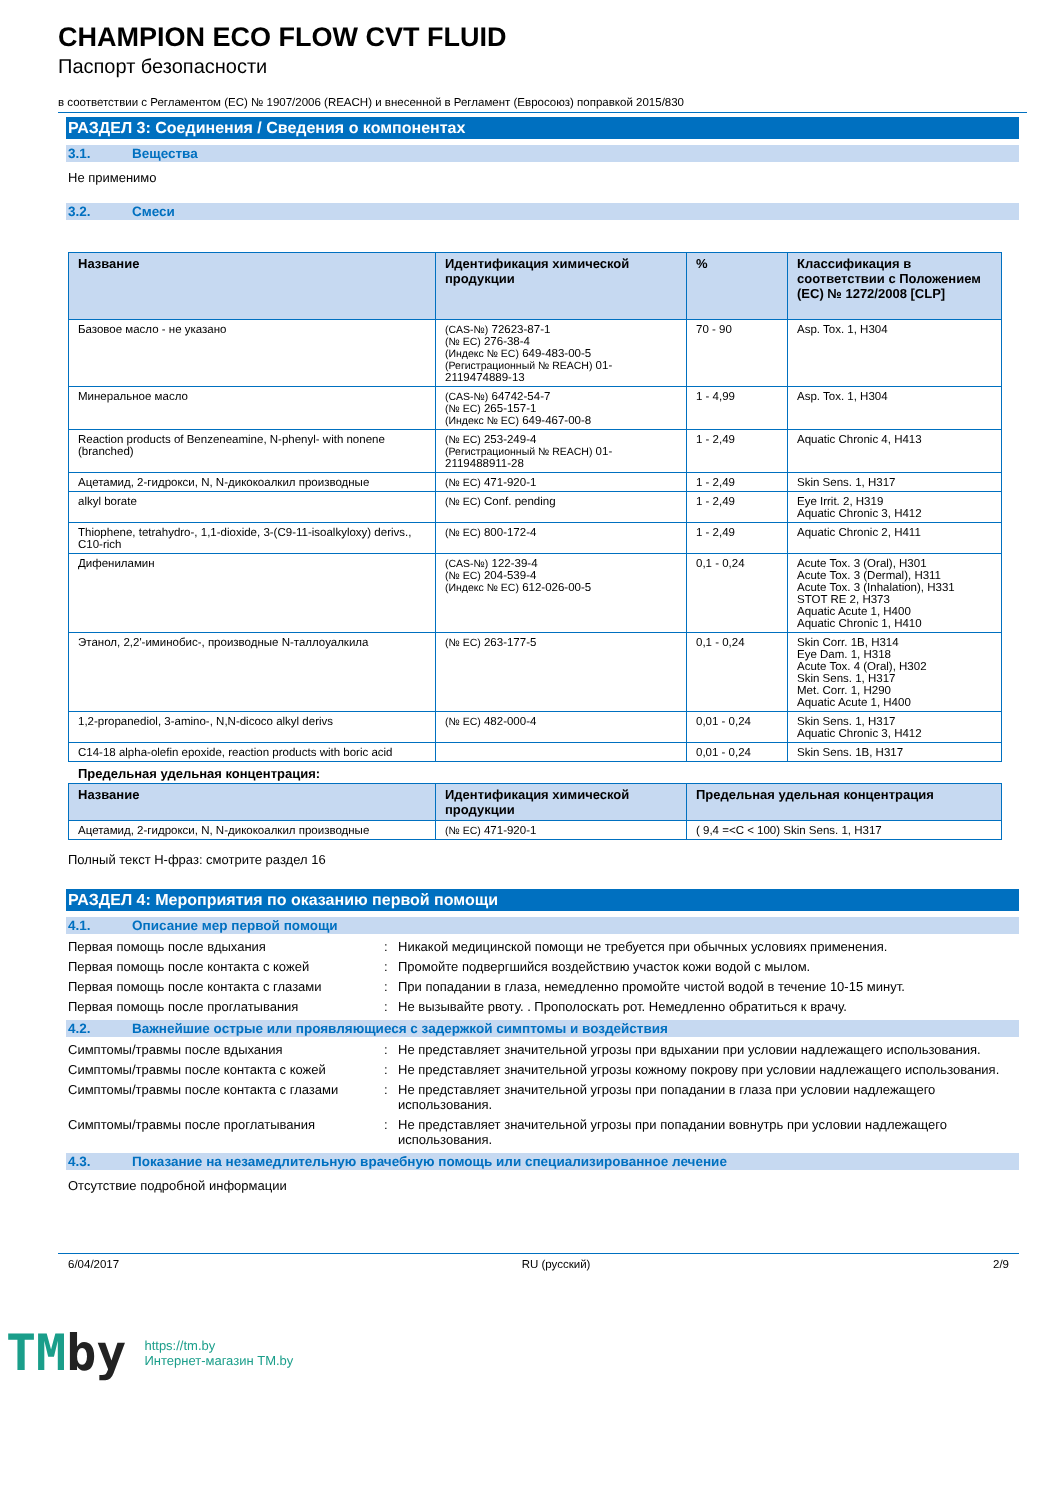CHAMPION ECO FLOW CVT FLUID
Паспорт безопасности
в соответствии с Регламентом (ЕС) № 1907/2006 (REACH) и внесенной в Регламент (Евросоюз) поправкой 2015/830
РАЗДЕЛ 3: Соединения / Сведения о компонентах
3.1. Вещества
Не применимо
3.2. Смеси
| Название | Идентификация химической продукции | % | Классификация в соответствии с Положением (ЕС) № 1272/2008 [CLP] |
| --- | --- | --- | --- |
| Базовое масло - не указано | (CAS-№) 72623-87-1 (№ ЕС) 276-38-4 (Индекс № ЕС) 649-483-00-5 (Регистрационный № REACH) 01-2119474889-13 | 70 - 90 | Asp. Tox. 1, H304 |
| Минеральное масло | (CAS-№) 64742-54-7 (№ ЕС) 265-157-1 (Индекс № ЕС) 649-467-00-8 | 1 - 4,99 | Asp. Tox. 1, H304 |
| Reaction products of Benzeneamine, N-phenyl- with nonene (branched) | (№ ЕС) 253-249-4 (Регистрационный № REACH) 01-2119488911-28 | 1 - 2,49 | Aquatic Chronic 4, H413 |
| Ацетамид, 2-гидрокси, N, N-дикокоалкил производные | (№ ЕС) 471-920-1 | 1 - 2,49 | Skin Sens. 1, H317 |
| alkyl borate | (№ ЕС) Conf. pending | 1 - 2,49 | Eye Irrit. 2, H319 Aquatic Chronic 3, H412 |
| Thiophene, tetrahydro-, 1,1-dioxide, 3-(C9-11-isoalkyloxy) derivs., C10-rich | (№ ЕС) 800-172-4 | 1 - 2,49 | Aquatic Chronic 2, H411 |
| Дифениламин | (CAS-№) 122-39-4 (№ ЕС) 204-539-4 (Индекс № ЕС) 612-026-00-5 | 0,1 - 0,24 | Acute Tox. 3 (Oral), H301 Acute Tox. 3 (Dermal), H311 Acute Tox. 3 (Inhalation), H331 STOT RE 2, H373 Aquatic Acute 1, H400 Aquatic Chronic 1, H410 |
| Этанол, 2,2'-иминобис-, производные N-таллоуалкила | (№ ЕС) 263-177-5 | 0,1 - 0,24 | Skin Corr. 1B, H314 Eye Dam. 1, H318 Acute Tox. 4 (Oral), H302 Skin Sens. 1, H317 Met. Corr. 1, H290 Aquatic Acute 1, H400 |
| 1,2-propanediol, 3-amino-, N,N-dicoco alkyl derivs | (№ ЕС) 482-000-4 | 0,01 - 0,24 | Skin Sens. 1, H317 Aquatic Chronic 3, H412 |
| C14-18 alpha-olefin epoxide, reaction products with boric acid | | 0,01 - 0,24 | Skin Sens. 1B, H317 |
Предельная удельная концентрация:
| Название | Идентификация химической продукции | Предельная удельная концентрация |
| --- | --- | --- |
| Ацетамид, 2-гидрокси, N, N-дикокоалкил производные | (№ ЕС) 471-920-1 | ( 9,4 =<C < 100) Skin Sens. 1, H317 |
Полный текст H-фраз: смотрите раздел 16
РАЗДЕЛ 4: Мероприятия по оказанию первой помощи
4.1. Описание мер первой помощи
Первая помощь после вдыхания : Никакой медицинской помощи не требуется при обычных условиях применения.
Первая помощь после контакта с кожей : Промойте подвергшийся воздействию участок кожи водой с мылом.
Первая помощь после контакта с глазами : При попадании в глаза, немедленно промойте чистой водой в течение 10-15 минут.
Первая помощь после проглатывания : Не вызывайте рвоту. . Прополоскать рот. Немедленно обратиться к врачу.
4.2. Важнейшие острые или проявляющиеся с задержкой симптомы и воздействия
Симптомы/травмы после вдыхания : Не представляет значительной угрозы при вдыхании при условии надлежащего использования.
Симптомы/травмы после контакта с кожей : Не представляет значительной угрозы кожному покрову при условии надлежащего использования.
Симптомы/травмы после контакта с глазами : Не представляет значительной угрозы при попадании в глаза при условии надлежащего использования.
Симптомы/травмы после проглатывания : Не представляет значительной угрозы при попадании вовнутрь при условии надлежащего использования.
4.3. Показание на незамедлительную врачебную помощь или специализированное лечение
Отсутствие подробной информации
6/04/2017 RU (русский) 2/9
TMby
https://tm.by
Интернет-магазин TM.by